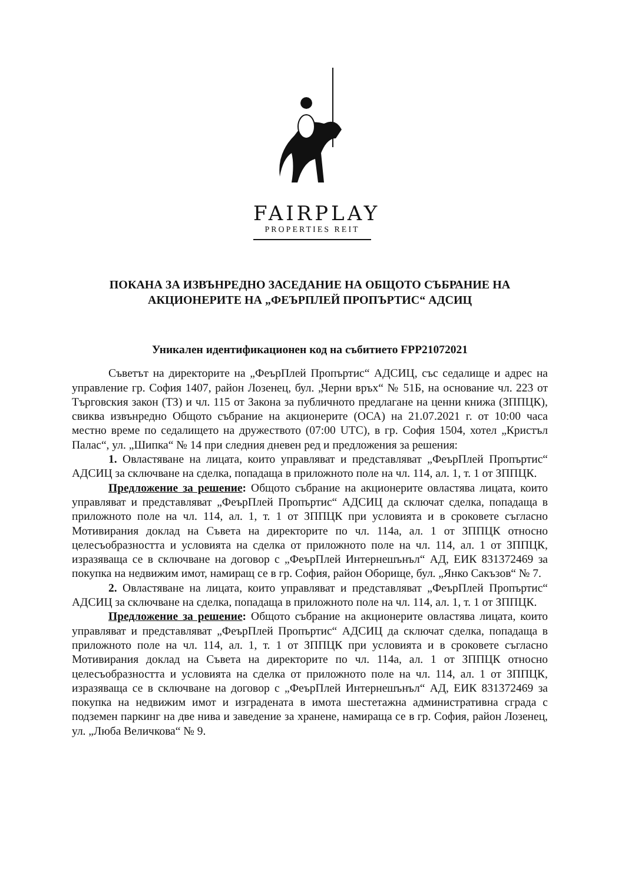FAIRPLAY
PROPERTIES REIT
ПОКАНА ЗА ИЗВЪНРЕДНО ЗАСЕДАНИЕ НА ОБЩОТО СЪБРАНИЕ НА АКЦИОНЕРИТЕ НА „ФЕЪРПЛЕЙ ПРОПЪРТИС“ АДСИЦ
Уникален идентификационен код на събитието FPP21072021
Съветът на директорите на „ФеърПлей Пропъртис“ АДСИЦ, със седалище и адрес на управление гр. София 1407, район Лозенец, бул. „Черни връх“ № 51Б, на основание чл. 223 от Търговския закон (ТЗ) и чл. 115 от Закона за публичното предлагане на ценни книжа (ЗППЦК), свиква извънредно Общото събрание на акционерите (ОСА) на 21.07.2021 г. от 10:00 часа местно време по седалището на дружеството (07:00 UTC), в гр. София 1504, хотел „Кристъл Палас“, ул. „Шипка“ № 14 при следния дневен ред и предложения за решения:
1. Овластяване на лицата, които управляват и представляват „ФеърПлей Пропъртис“ АДСИЦ за сключване на сделка, попадаща в приложното поле на чл. 114, ал. 1, т. 1 от ЗППЦК.
Предложение за решение: Общото събрание на акционерите овластява лицата, които управляват и представляват „ФеърПлей Пропъртис“ АДСИЦ да сключат сделка, попадаща в приложното поле на чл. 114, ал. 1, т. 1 от ЗППЦК при условията и в сроковете съгласно Мотивирания доклад на Съвета на директорите по чл. 114а, ал. 1 от ЗППЦК относно целесъобразността и условията на сделка от приложното поле на чл. 114, ал. 1 от ЗППЦК, изразяваща се в сключване на договор с „ФеърПлей Интернешънъл“ АД, ЕИК 831372469 за покупка на недвижим имот, намиращ се в гр. София, район Оборище, бул. „Янко Сакъзов“ № 7.
2. Овластяване на лицата, които управляват и представляват „ФеърПлей Пропъртис“ АДСИЦ за сключване на сделка, попадаща в приложното поле на чл. 114, ал. 1, т. 1 от ЗППЦК.
Предложение за решение: Общото събрание на акционерите овластява лицата, които управляват и представляват „ФеърПлей Пропъртис“ АДСИЦ да сключат сделка, попадаща в приложното поле на чл. 114, ал. 1, т. 1 от ЗППЦК при условията и в сроковете съгласно Мотивирания доклад на Съвета на директорите по чл. 114а, ал. 1 от ЗППЦК относно целесъобразността и условията на сделка от приложното поле на чл. 114, ал. 1 от ЗППЦК, изразяваща се в сключване на договор с „ФеърПлей Интернешънъл“ АД, ЕИК 831372469 за покупка на недвижим имот и изградената в имота шестетажна административна сграда с подземен паркинг на две нива и заведение за хранене, намираща се в гр. София, район Лозенец, ул. „Люба Величкова“ № 9.